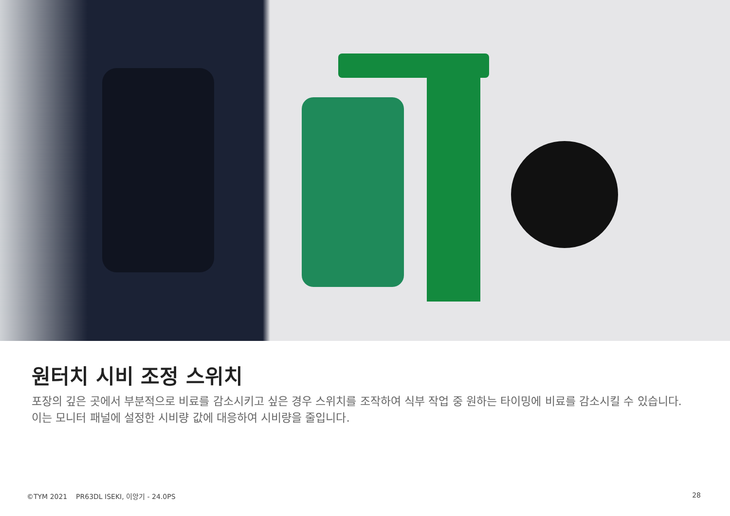원터치 시비 조정 스위치
포장의 깊은 곳에서 부분적으로 비료를 감소시키고 싶은 경우 스위치를 조작하여 식부 작업 중 원하는 타이밍에 비료를 감소시킬 수 있습니다. 이는 모니터 패널에 설정한 시비량 값에 대응하여 시비량을 줄입니다.
©TYM 2021 PR63DL ISEKI, 이앙기 - 24.0PS
28